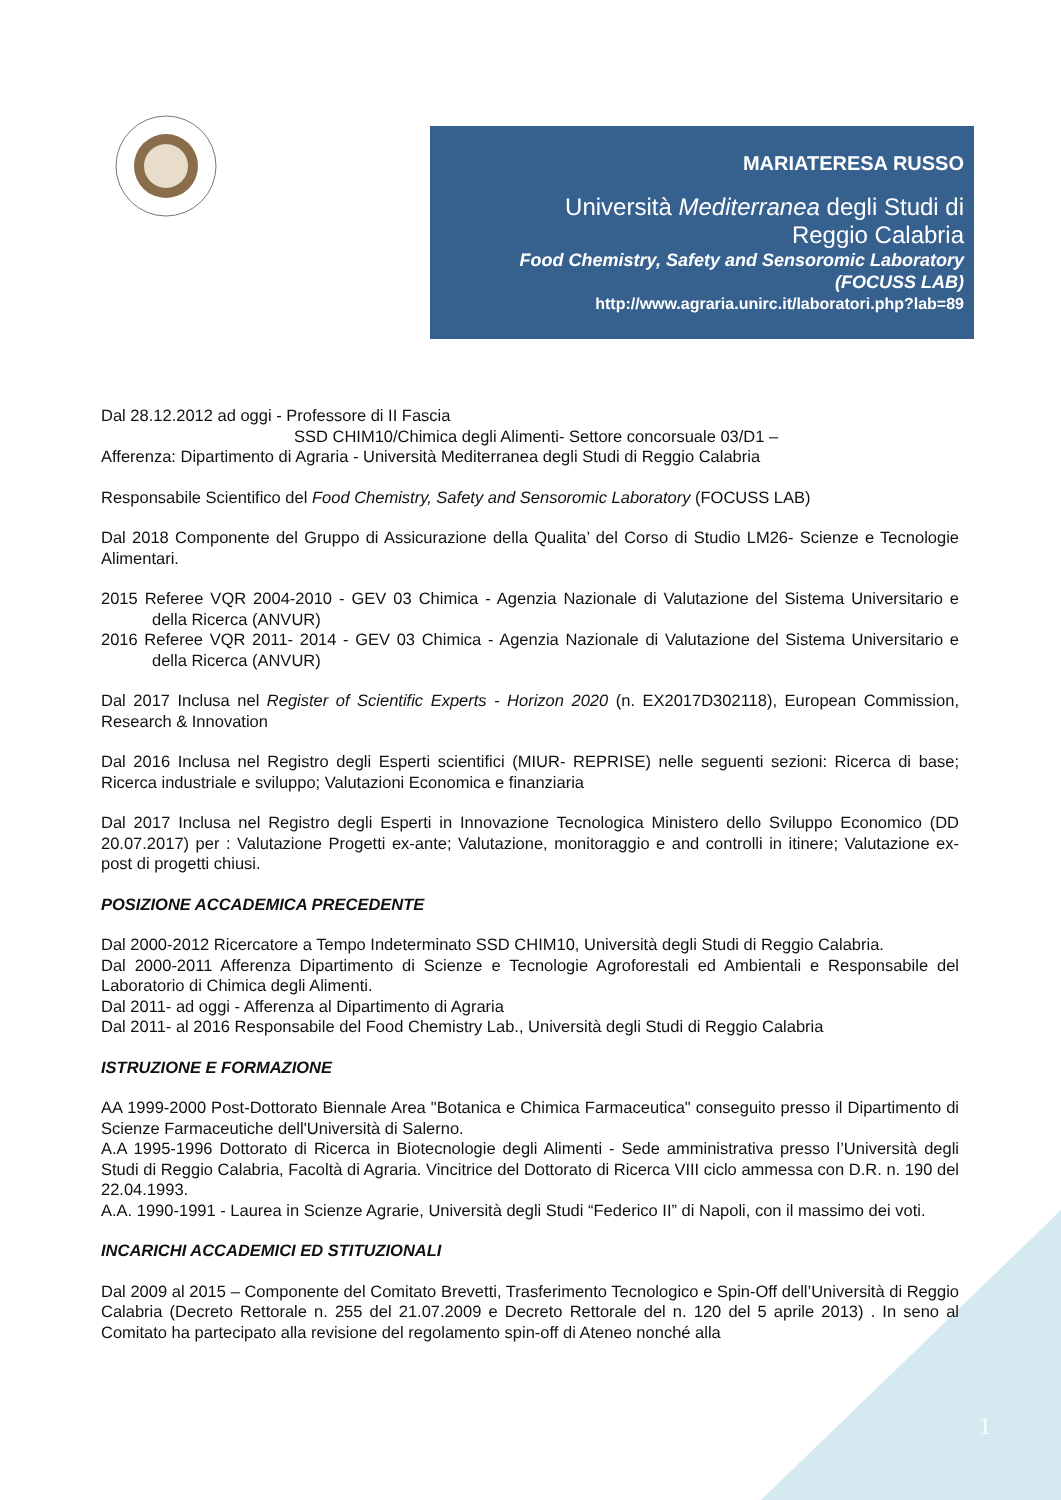MARIATERESA RUSSO
Università Mediterranea degli Studi di
Reggio Calabria
Food Chemistry, Safety and Sensoromic Laboratory
(FOCUSS LAB)
http://www.agraria.unirc.it/laboratori.php?lab=89
Dal 28.12.2012 ad oggi - Professore di II Fascia
SSD CHIM10/Chimica degli Alimenti- Settore concorsuale 03/D1 –
Afferenza: Dipartimento di Agraria - Università Mediterranea degli Studi di Reggio Calabria
Responsabile Scientifico del Food Chemistry, Safety and Sensoromic Laboratory (FOCUSS LAB)
Dal 2018 Componente del Gruppo di Assicurazione della Qualita’ del Corso di Studio LM26- Scienze e Tecnologie Alimentari.
2015 Referee VQR 2004-2010 - GEV 03 Chimica - Agenzia Nazionale di Valutazione del Sistema Universitario e della Ricerca (ANVUR)
2016 Referee VQR 2011- 2014 - GEV 03 Chimica - Agenzia Nazionale di Valutazione del Sistema Universitario e della Ricerca (ANVUR)
Dal 2017 Inclusa nel Register of Scientific Experts - Horizon 2020 (n. EX2017D302118), European Commission, Research & Innovation
Dal 2016 Inclusa nel Registro degli Esperti scientifici (MIUR- REPRISE) nelle seguenti sezioni: Ricerca di base; Ricerca industriale e sviluppo; Valutazioni Economica e finanziaria
Dal 2017 Inclusa nel Registro degli Esperti in Innovazione Tecnologica Ministero dello Sviluppo Economico (DD 20.07.2017) per : Valutazione Progetti ex-ante; Valutazione, monitoraggio e and controlli in itinere; Valutazione ex-post di progetti chiusi.
POSIZIONE ACCADEMICA PRECEDENTE
Dal 2000-2012 Ricercatore a Tempo Indeterminato SSD CHIM10, Università degli Studi di Reggio Calabria.
Dal 2000-2011 Afferenza Dipartimento di Scienze e Tecnologie Agroforestali ed Ambientali e Responsabile del Laboratorio di Chimica degli Alimenti.
Dal 2011- ad oggi - Afferenza al Dipartimento di Agraria
Dal 2011- al 2016 Responsabile del Food Chemistry Lab., Università degli Studi di Reggio Calabria
ISTRUZIONE E FORMAZIONE
AA 1999-2000 Post-Dottorato Biennale Area "Botanica e Chimica Farmaceutica" conseguito presso il Dipartimento di Scienze Farmaceutiche dell'Università di Salerno.
A.A 1995-1996 Dottorato di Ricerca in Biotecnologie degli Alimenti - Sede amministrativa presso l’Università degli Studi di Reggio Calabria, Facoltà di Agraria. Vincitrice del Dottorato di Ricerca VIII ciclo ammessa con D.R. n. 190 del 22.04.1993.
A.A. 1990-1991 - Laurea in Scienze Agrarie, Università degli Studi “Federico II” di Napoli, con il massimo dei voti.
INCARICHI ACCADEMICI ED STITUZIONALI
Dal 2009 al 2015 – Componente del Comitato Brevetti, Trasferimento Tecnologico e Spin-Off dell’Università di Reggio Calabria (Decreto Rettorale n. 255 del 21.07.2009 e Decreto Rettorale del n. 120 del 5 aprile 2013) . In seno al Comitato ha partecipato alla revisione del regolamento spin-off di Ateneo nonché alla
1